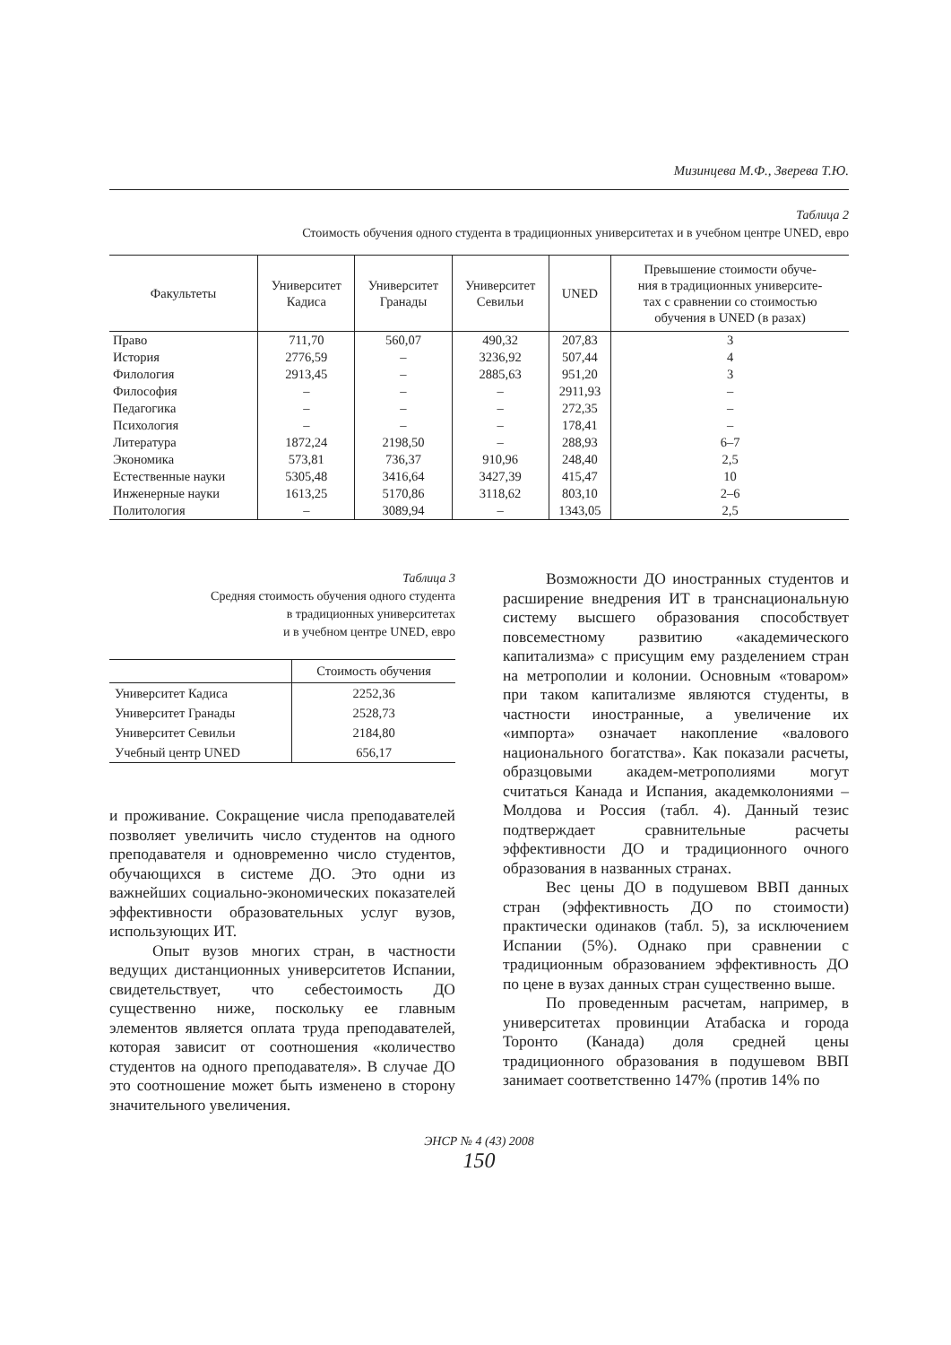Мизинцева М.Ф., Зверева Т.Ю.
Таблица 2
Стоимость обучения одного студента в традиционных университетах и в учебном центре UNED, евро
| Факультеты | Университет Кадиса | Университет Гранады | Университет Севильи | UNED | Превышение стоимости обуче- ния в традиционных университе- тах с сравнении со стоимостью обучения в UNED (в разах) |
| --- | --- | --- | --- | --- | --- |
| Право | 711,70 | 560,07 | 490,32 | 207,83 | 3 |
| История | 2776,59 | – | 3236,92 | 507,44 | 4 |
| Филология | 2913,45 | – | 2885,63 | 951,20 | 3 |
| Философия | – | – | – | 2911,93 | – |
| Педагогика | – | – | – | 272,35 | – |
| Психология | – | – | – | 178,41 | – |
| Литература | 1872,24 | 2198,50 | – | 288,93 | 6–7 |
| Экономика | 573,81 | 736,37 | 910,96 | 248,40 | 2,5 |
| Естественные науки | 5305,48 | 3416,64 | 3427,39 | 415,47 | 10 |
| Инженерные науки | 1613,25 | 5170,86 | 3118,62 | 803,10 | 2–6 |
| Политология | – | 3089,94 | – | 1343,05 | 2,5 |
Таблица 3
Средняя стоимость обучения одного студента
в традиционных университетах
и в учебном центре UNED, евро
| | Стоимость обучения |
| --- | --- |
| Университет Кадиса | 2252,36 |
| Университет Гранады | 2528,73 |
| Университет Севильи | 2184,80 |
| Учебный центр UNED | 656,17 |
и проживание. Сокращение числа преподавателей позволяет увеличить число студентов на одного преподавателя и одновременно число студентов, обучающихся в системе ДО. Это одни из важнейших социально-экономических показателей эффективности образовательных услуг вузов, использующих ИТ.
Опыт вузов многих стран, в частности ведущих дистанционных университетов Испании, свидетельствует, что себестоимость ДО существенно ниже, поскольку ее главным элементов является оплата труда преподавателей, которая зависит от соотношения «количество студентов на одного преподавателя». В случае ДО это соотношение может быть изменено в сторону значительного увеличения.
Возможности ДО иностранных студентов и расширение внедрения ИТ в транснациональную систему высшего образования способствует повсеместному развитию «академического капитализма» с присущим ему разделением стран на метрополии и колонии. Основным «товаром» при таком капитализме являются студенты, в частности иностранные, а увеличение их «импорта» означает накопление «валового национального богатства». Как показали расчеты, образцовыми академ-метрополиями могут считаться Канада и Испания, академколониями – Молдова и Россия (табл. 4). Данный тезис подтверждает сравнительные расчеты эффективности ДО и традиционного очного образования в названных странах.
Вес цены ДО в подушевом ВВП данных стран (эффективность ДО по стоимости) практически одинаков (табл. 5), за исключением Испании (5%). Однако при сравнении с традиционным образованием эффективность ДО по цене в вузах данных стран существенно выше.
По проведенным расчетам, например, в университетах провинции Атабаска и города Торонто (Канада) доля средней цены традиционного образования в подушевом ВВП занимает соответственно 147% (против 14% по
ЭНСР № 4 (43) 2008
150